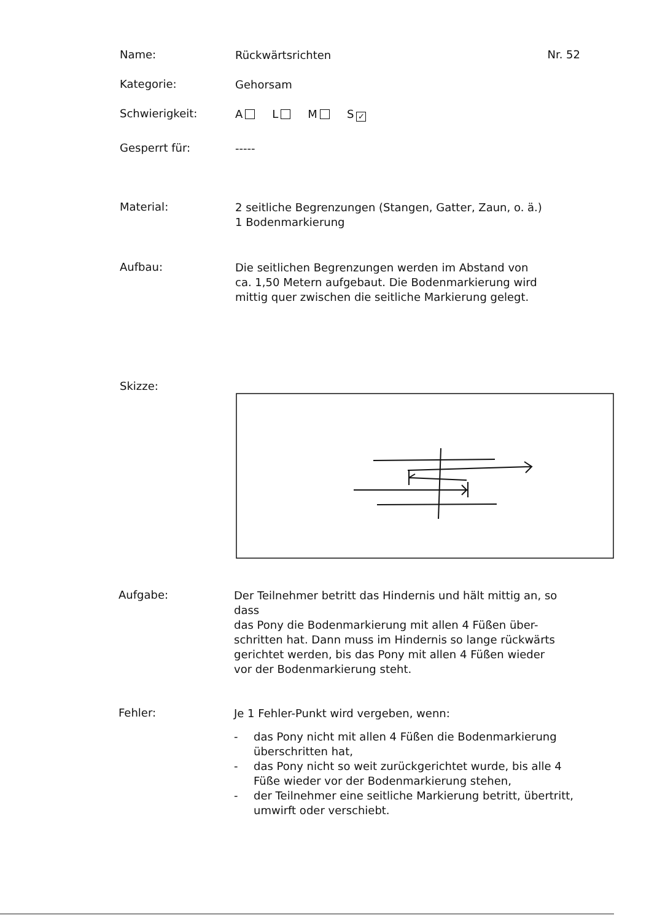Name:
Rückwärtsrichten
Nr. 52
Kategorie:
Gehorsam
Schwierigkeit:
A L M S ✓
Gesperrt für:
-----
Material:
2 seitliche Begrenzungen (Stangen, Gatter, Zaun, o. ä.)
1 Bodenmarkierung
Aufbau:
Die seitlichen Begrenzungen werden im Abstand von
ca. 1,50 Metern aufgebaut. Die Bodenmarkierung wird
mittig quer zwischen die seitliche Markierung gelegt.
Skizze:
Aufgabe:
Der Teilnehmer betritt das Hindernis und hält mittig an, so dass
das Pony die Bodenmarkierung mit allen 4 Füßen über-
schritten hat. Dann muss im Hindernis so lange rückwärts
gerichtet werden, bis das Pony mit allen 4 Füßen wieder
vor der Bodenmarkierung steht.
Fehler:
Je 1 Fehler-Punkt wird vergeben, wenn:
- das Pony nicht mit allen 4 Füßen die Bodenmarkierung überschritten hat,
- das Pony nicht so weit zurückgerichtet wurde, bis alle 4 Füße wieder vor der Bodenmarkierung stehen,
- der Teilnehmer eine seitliche Markierung betritt, übertritt, umwirft oder verschiebt.